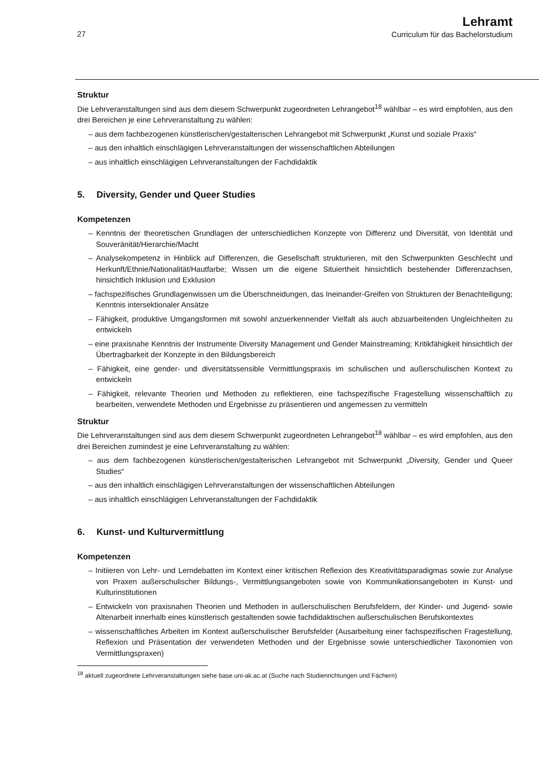27
Lehramt
Curriculum für das Bachelorstudium
Struktur
Die Lehrveranstaltungen sind aus dem diesem Schwerpunkt zugeordneten Lehrangebot<sup>18</sup> wählbar – es wird empfohlen, aus den drei Bereichen je eine Lehrveranstaltung zu wählen:
– aus dem fachbezogenen künstlerischen/gestalterischen Lehrangebot mit Schwerpunkt „Kunst und soziale Praxis“
– aus den inhaltlich einschlägigen Lehrveranstaltungen der wissenschaftlichen Abteilungen
– aus inhaltlich einschlägigen Lehrveranstaltungen der Fachdidaktik
5. Diversity, Gender und Queer Studies
Kompetenzen
– Kenntnis der theoretischen Grundlagen der unterschiedlichen Konzepte von Differenz und Diversität, von Identität und Souveränität/Hierarchie/Macht
– Analysekompetenz in Hinblick auf Differenzen, die Gesellschaft strukturieren, mit den Schwerpunkten Geschlecht und Herkunft/Ethnie/Nationalität/Hautfarbe; Wissen um die eigene Situiertheit hinsichtlich bestehender Differenzachsen, hinsichtlich Inklusion und Exklusion
– fachspezifisches Grundlagenwissen um die Überschneidungen, das Ineinander-Greifen von Strukturen der Benachteiligung; Kenntnis intersektionaler Ansätze
– Fähigkeit, produktive Umgangsformen mit sowohl anzuerkennender Vielfalt als auch abzuarbeitenden Ungleichheiten zu entwickeln
– eine praxisnahe Kenntnis der Instrumente Diversity Management und Gender Mainstreaming; Kritikfähigkeit hinsichtlich der Übertragbarkeit der Konzepte in den Bildungsbereich
– Fähigkeit, eine gender- und diversitätssensible Vermittlungspraxis im schulischen und außerschulischen Kontext zu entwickeln
– Fähigkeit, relevante Theorien und Methoden zu reflektieren, eine fachspezifische Fragestellung wissenschaftlich zu bearbeiten, verwendete Methoden und Ergebnisse zu präsentieren und angemessen zu vermitteln
Struktur
Die Lehrveranstaltungen sind aus dem diesem Schwerpunkt zugeordneten Lehrangebot<sup>18</sup> wählbar – es wird empfohlen, aus den drei Bereichen zumindest je eine Lehrveranstaltung zu wählen:
– aus dem fachbezogenen künstlerischen/gestalterischen Lehrangebot mit Schwerpunkt „Diversity, Gender und Queer Studies“
– aus den inhaltlich einschlägigen Lehrveranstaltungen der wissenschaftlichen Abteilungen
– aus inhaltlich einschlägigen Lehrveranstaltungen der Fachdidaktik
6. Kunst- und Kulturvermittlung
Kompetenzen
– Initiieren von Lehr- und Lerndebatten im Kontext einer kritischen Reflexion des Kreativitätsparadigmas sowie zur Analyse von Praxen außerschulischer Bildungs-, Vermittlungsangeboten sowie von Kommunikationsangeboten in Kunst- und Kulturinstitutionen
– Entwickeln von praxisnahen Theorien und Methoden in außerschulischen Berufsfeldern, der Kinder- und Jugend- sowie Altenarbeit innerhalb eines künstlerisch gestaltenden sowie fachdidaktischen außerschulischen Berufskontextes
– wissenschaftliches Arbeiten im Kontext außerschulischer Berufsfelder (Ausarbeitung einer fachspezifischen Fragestellung, Reflexion und Präsentation der verwendeten Methoden und der Ergebnisse sowie unterschiedlicher Taxonomien von Vermittlungspraxen)
<sup>18</sup> aktuell zugeordnete Lehrveranstaltungen siehe base.uni-ak.ac.at (Suche nach Studienrichtungen und Fächern)